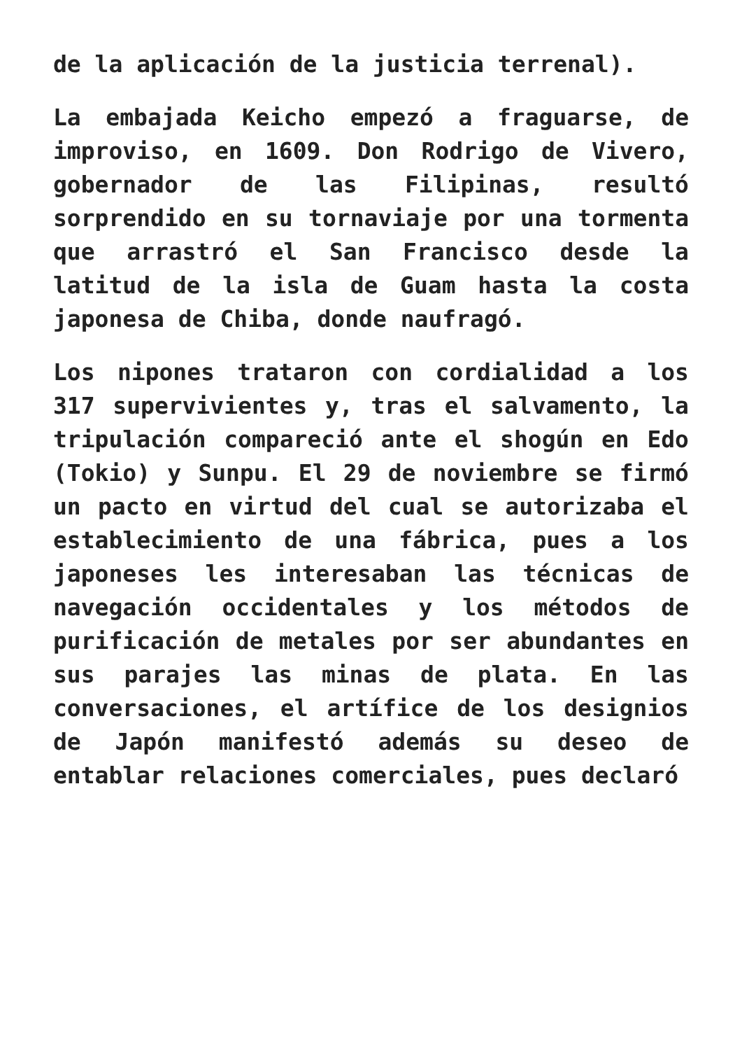de la aplicación de la justicia terrenal).
La embajada Keicho empezó a fraguarse, de improviso, en 1609. Don Rodrigo de Vivero, gobernador de las Filipinas, resultó sorprendido en su tornaviaje por una tormenta que arrastró el San Francisco desde la latitud de la isla de Guam hasta la costa japonesa de Chiba, donde naufragó.
Los nipones trataron con cordialidad a los 317 supervivientes y, tras el salvamento, la tripulación compareció ante el shogún en Edo (Tokio) y Sunpu. El 29 de noviembre se firmó un pacto en virtud del cual se autorizaba el establecimiento de una fábrica, pues a los japoneses les interesaban las técnicas de navegación occidentales y los métodos de purificación de metales por ser abundantes en sus parajes las minas de plata. En las conversaciones, el artífice de los designios de Japón manifestó además su deseo de entablar relaciones comerciales, pues declaró